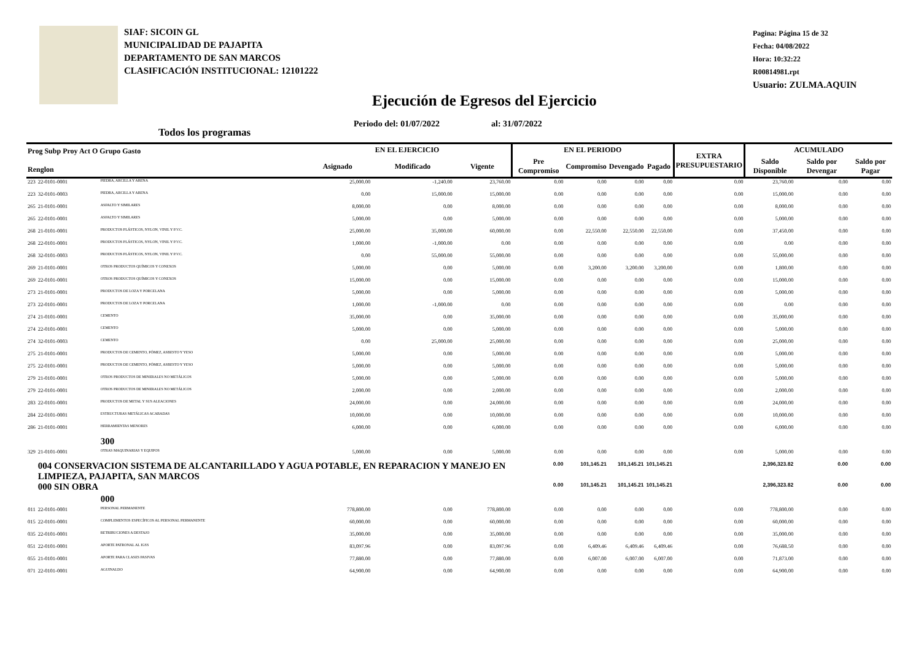SIAF: SICOIN GL
MUNICIPALIDAD DE PAJAPITA
DEPARTAMENTO DE SAN MARCOS
CLASIFICACIÓN INSTITUCIONAL: 12101222
Pagina: Página 15 de 32
Fecha: 04/08/2022
Hora: 10:32:22
R00814981.rpt
Usuario: ZULMA.AQUIN
Ejecución de Egresos del Ejercicio
Periodo del: 01/07/2022 al: 31/07/2022
Todos los programas
| Prog Subp Proy Act O Grupo Gasto Renglon | | | EN EL EJERCICIO | | | EN EL PERIODO | | | | EXTRA PRESUPUESTARIO | ACUMULADO | | |
| --- | --- | --- | --- | --- | --- | --- | --- | --- | --- | --- | --- | --- | --- |
| | | | Asignado | Modificado | Vigente | Pre Compromiso | Compromiso | Devengado | Pagado | | Saldo Disponible | Saldo por Devengar | Saldo por Pagar |
| 223 | 22-0101-0001 | PIEDRA, ARCILLA Y ARENA | 25,000.00 | -1,240.00 | 23,760.00 | 0.00 | 0.00 | 0.00 | 0.00 | 0.00 | 23,760.00 | 0.00 | 0.00 |
| 223 | 32-0101-0003 | PIEDRA, ARCILLA Y ARENA | 0.00 | 15,000.00 | 15,000.00 | 0.00 | 0.00 | 0.00 | 0.00 | 0.00 | 15,000.00 | 0.00 | 0.00 |
| 265 | 21-0101-0001 | ASFALTO Y SIMILARES | 8,000.00 | 0.00 | 8,000.00 | 0.00 | 0.00 | 0.00 | 0.00 | 0.00 | 8,000.00 | 0.00 | 0.00 |
| 265 | 22-0101-0001 | ASFALTO Y SIMILARES | 5,000.00 | 0.00 | 5,000.00 | 0.00 | 0.00 | 0.00 | 0.00 | 0.00 | 5,000.00 | 0.00 | 0.00 |
| 268 | 21-0101-0001 | PRODUCTOS PLÁSTICOS, NYLON, VINIL Y P.V.C. | 25,000.00 | 35,000.00 | 60,000.00 | 0.00 | 22,550.00 | 22,550.00 | 22,550.00 | 0.00 | 37,450.00 | 0.00 | 0.00 |
| 268 | 22-0101-0001 | PRODUCTOS PLÁSTICOS, NYLON, VINIL Y P.V.C. | 1,000.00 | -1,000.00 | 0.00 | 0.00 | 0.00 | 0.00 | 0.00 | 0.00 | 0.00 | 0.00 | 0.00 |
| 268 | 32-0101-0003 | PRODUCTOS PLÁSTICOS, NYLON, VINIL Y P.V.C. | 0.00 | 55,000.00 | 55,000.00 | 0.00 | 0.00 | 0.00 | 0.00 | 0.00 | 55,000.00 | 0.00 | 0.00 |
| 269 | 21-0101-0001 | OTROS PRODUCTOS QUÍMICOS Y CONEXOS | 5,000.00 | 0.00 | 5,000.00 | 0.00 | 3,200.00 | 3,200.00 | 3,200.00 | 0.00 | 1,800.00 | 0.00 | 0.00 |
| 269 | 22-0101-0001 | OTROS PRODUCTOS QUÍMICOS Y CONEXOS | 15,000.00 | 0.00 | 15,000.00 | 0.00 | 0.00 | 0.00 | 0.00 | 0.00 | 15,000.00 | 0.00 | 0.00 |
| 273 | 21-0101-0001 | PRODUCTOS DE LOZA Y PORCELANA | 5,000.00 | 0.00 | 5,000.00 | 0.00 | 0.00 | 0.00 | 0.00 | 0.00 | 5,000.00 | 0.00 | 0.00 |
| 273 | 22-0101-0001 | PRODUCTOS DE LOZA Y PORCELANA | 1,000.00 | -1,000.00 | 0.00 | 0.00 | 0.00 | 0.00 | 0.00 | 0.00 | 0.00 | 0.00 | 0.00 |
| 274 | 21-0101-0001 | CEMENTO | 35,000.00 | 0.00 | 35,000.00 | 0.00 | 0.00 | 0.00 | 0.00 | 0.00 | 35,000.00 | 0.00 | 0.00 |
| 274 | 22-0101-0001 | CEMENTO | 5,000.00 | 0.00 | 5,000.00 | 0.00 | 0.00 | 0.00 | 0.00 | 0.00 | 5,000.00 | 0.00 | 0.00 |
| 274 | 32-0101-0003 | CEMENTO | 0.00 | 25,000.00 | 25,000.00 | 0.00 | 0.00 | 0.00 | 0.00 | 0.00 | 25,000.00 | 0.00 | 0.00 |
| 275 | 21-0101-0001 | PRODUCTOS DE CEMENTO, PÓMEZ, ASBESTO Y YESO | 5,000.00 | 0.00 | 5,000.00 | 0.00 | 0.00 | 0.00 | 0.00 | 0.00 | 5,000.00 | 0.00 | 0.00 |
| 275 | 22-0101-0001 | PRODUCTOS DE CEMENTO, PÓMEZ, ASBESTO Y YESO | 5,000.00 | 0.00 | 5,000.00 | 0.00 | 0.00 | 0.00 | 0.00 | 0.00 | 5,000.00 | 0.00 | 0.00 |
| 279 | 21-0101-0001 | OTROS PRODUCTOS DE MINERALES NO METÁLICOS | 5,000.00 | 0.00 | 5,000.00 | 0.00 | 0.00 | 0.00 | 0.00 | 0.00 | 5,000.00 | 0.00 | 0.00 |
| 279 | 22-0101-0001 | OTROS PRODUCTOS DE MINERALES NO METÁLICOS | 2,000.00 | 0.00 | 2,000.00 | 0.00 | 0.00 | 0.00 | 0.00 | 0.00 | 2,000.00 | 0.00 | 0.00 |
| 283 | 22-0101-0001 | PRODUCTOS DE METAL Y SUS ALEACIONES | 24,000.00 | 0.00 | 24,000.00 | 0.00 | 0.00 | 0.00 | 0.00 | 0.00 | 24,000.00 | 0.00 | 0.00 |
| 284 | 22-0101-0001 | ESTRUCTURAS METÁLICAS ACABADAS | 10,000.00 | 0.00 | 10,000.00 | 0.00 | 0.00 | 0.00 | 0.00 | 0.00 | 10,000.00 | 0.00 | 0.00 |
| 286 | 21-0101-0001 | HERRAMIENTAS MENORES | 6,000.00 | 0.00 | 6,000.00 | 0.00 | 0.00 | 0.00 | 0.00 | 0.00 | 6,000.00 | 0.00 | 0.00 |
| | | 300 | | | | | | | | | | | |
| 329 | 21-0101-0001 | OTRAS MAQUINARIAS Y EQUIPOS | 5,000.00 | 0.00 | 5,000.00 | 0.00 | 0.00 | 0.00 | 0.00 | 0.00 | 5,000.00 | 0.00 | 0.00 |
| | 004 CONSERVACION SISTEMA DE ALCANTARILLADO Y AGUA POTABLE, EN REPARACION Y MANEJO EN LIMPIEZA, PAJAPITA, SAN MARCOS | | | | | 0.00 | 101,145.21 | 101,145.21 | 101,145.21 | | 2,396,323.82 | 0.00 | 0.00 |
| | 000 SIN OBRA | | | | | 0.00 | 101,145.21 | 101,145.21 | 101,145.21 | | 2,396,323.82 | 0.00 | 0.00 |
| | | 000 | | | | | | | | | | | |
| 011 | 22-0101-0001 | PERSONAL PERMANENTE | 778,800.00 | 0.00 | 778,800.00 | 0.00 | 0.00 | 0.00 | 0.00 | 0.00 | 778,800.00 | 0.00 | 0.00 |
| 015 | 22-0101-0001 | COMPLEMENTOS ESPECÍFICOS AL PERSONAL PERMANENTE | 60,000.00 | 0.00 | 60,000.00 | 0.00 | 0.00 | 0.00 | 0.00 | 0.00 | 60,000.00 | 0.00 | 0.00 |
| 035 | 22-0101-0001 | RETRIBUCIONES A DESTAJO | 35,000.00 | 0.00 | 35,000.00 | 0.00 | 0.00 | 0.00 | 0.00 | 0.00 | 35,000.00 | 0.00 | 0.00 |
| 051 | 22-0101-0001 | APORTE PATRONAL AL IGSS | 83,097.96 | 0.00 | 83,097.96 | 0.00 | 6,409.46 | 6,409.46 | 6,409.46 | 0.00 | 76,688.50 | 0.00 | 0.00 |
| 055 | 21-0101-0001 | APORTE PARA CLASES PASIVAS | 77,880.00 | 0.00 | 77,880.00 | 0.00 | 6,007.00 | 6,007.00 | 6,007.00 | 0.00 | 71,873.00 | 0.00 | 0.00 |
| 071 | 22-0101-0001 | AGUINALDO | 64,900.00 | 0.00 | 64,900.00 | 0.00 | 0.00 | 0.00 | 0.00 | 0.00 | 64,900.00 | 0.00 | 0.00 |